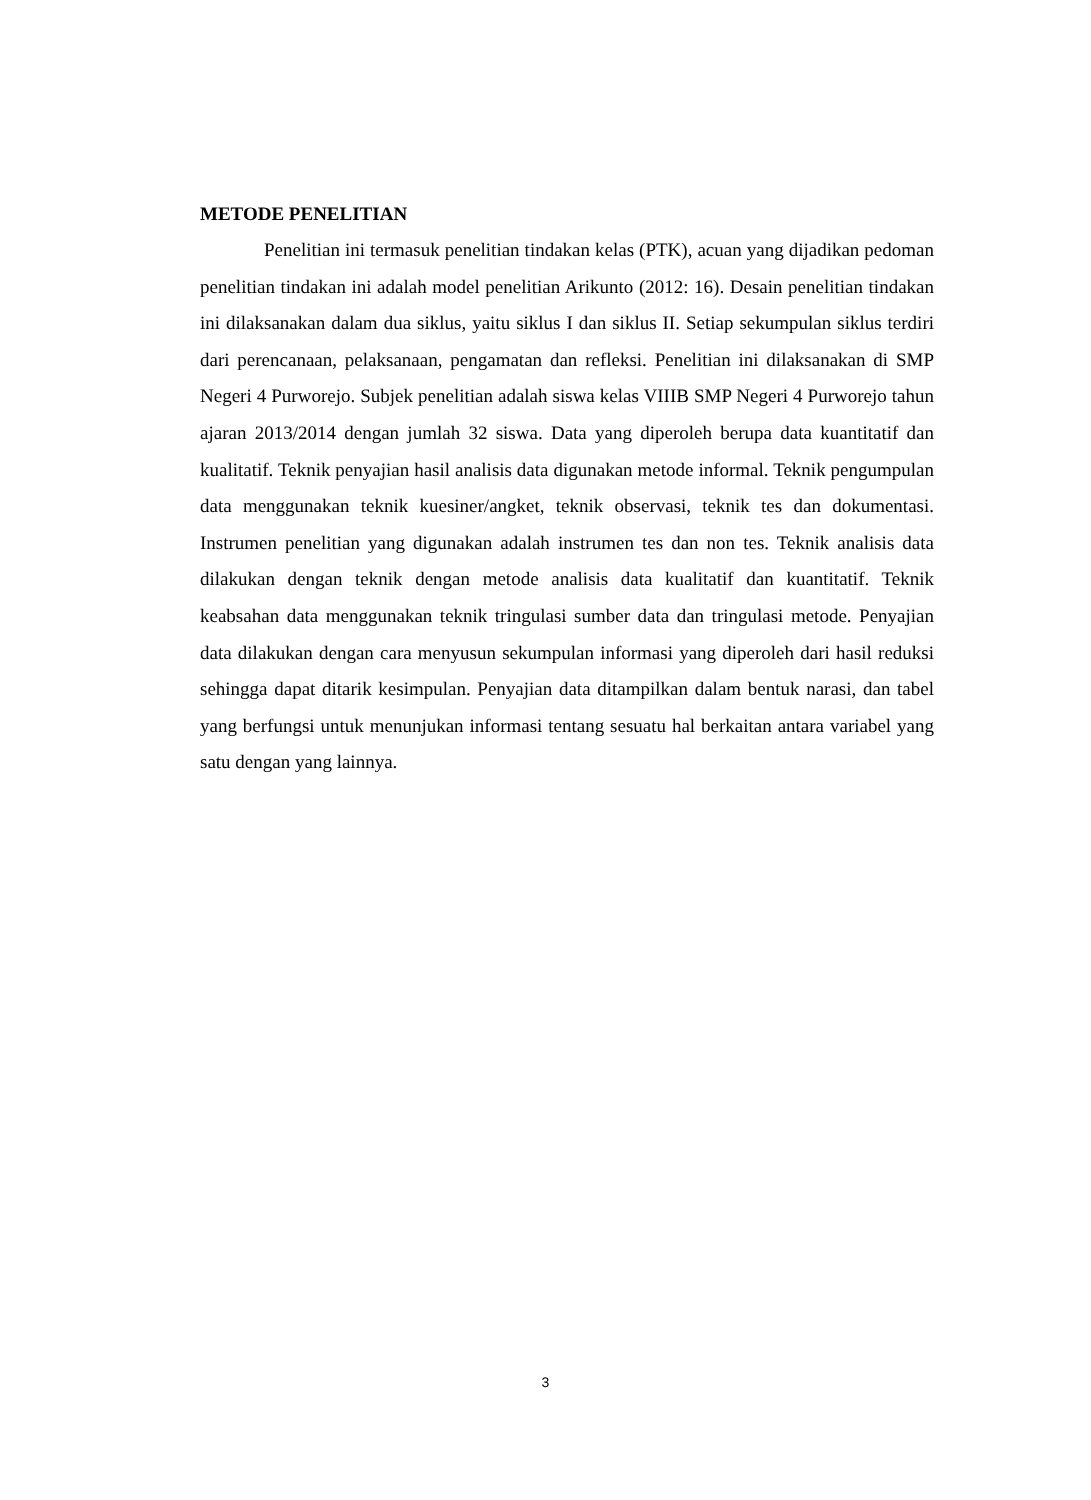METODE PENELITIAN
Penelitian ini termasuk penelitian tindakan kelas (PTK), acuan yang dijadikan pedoman penelitian tindakan ini adalah model penelitian Arikunto (2012: 16). Desain penelitian tindakan ini dilaksanakan dalam dua siklus, yaitu siklus I dan siklus II. Setiap sekumpulan siklus terdiri dari perencanaan, pelaksanaan, pengamatan dan refleksi. Penelitian ini dilaksanakan di SMP Negeri 4 Purworejo. Subjek penelitian adalah siswa kelas VIIIB SMP Negeri 4 Purworejo tahun ajaran 2013/2014 dengan jumlah 32 siswa. Data yang diperoleh berupa data kuantitatif dan kualitatif. Teknik penyajian hasil analisis data digunakan metode informal. Teknik pengumpulan data menggunakan teknik kuesiner/angket, teknik observasi, teknik tes dan dokumentasi. Instrumen penelitian yang digunakan adalah instrumen tes dan non tes. Teknik analisis data dilakukan dengan teknik dengan metode analisis data kualitatif dan kuantitatif. Teknik keabsahan data menggunakan teknik tringulasi sumber data dan tringulasi metode. Penyajian data dilakukan dengan cara menyusun sekumpulan informasi yang diperoleh dari hasil reduksi sehingga dapat ditarik kesimpulan. Penyajian data ditampilkan dalam bentuk narasi, dan tabel yang berfungsi untuk menunjukan informasi tentang sesuatu hal berkaitan antara variabel yang satu dengan yang lainnya.
3